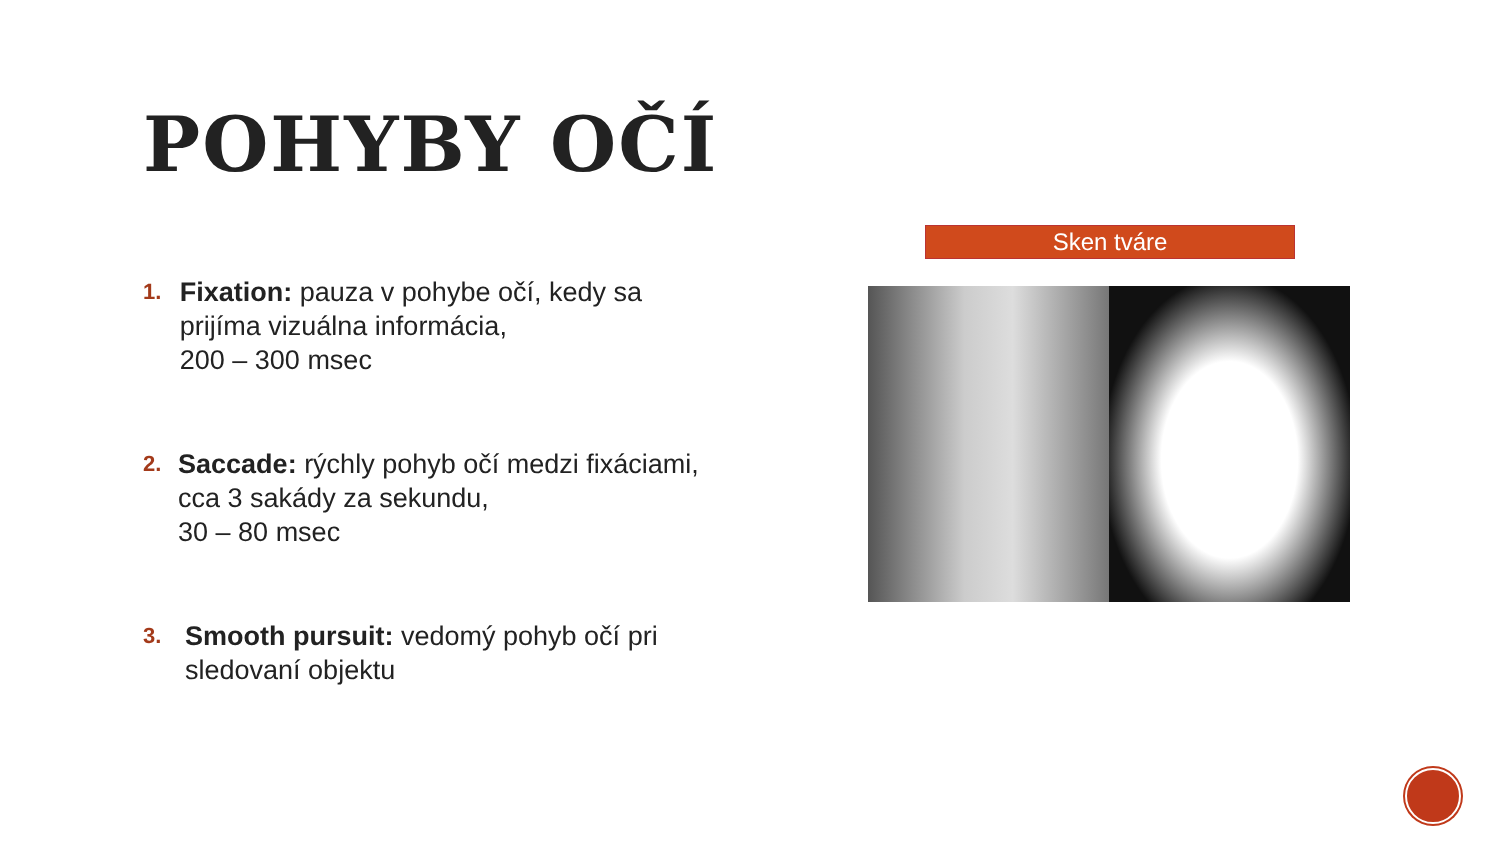POHYBY OČÍ
1.
Fixation: pauza v pohybe očí, kedy sa prijíma vizuálna informácia,
200 – 300 msec
2.
Saccade: rýchly pohyb očí medzi fixáciami, cca 3 sakády za sekundu,
30 – 80 msec
3.
Smooth pursuit: vedomý pohyb očí pri sledovaní objektu
Sken tváre